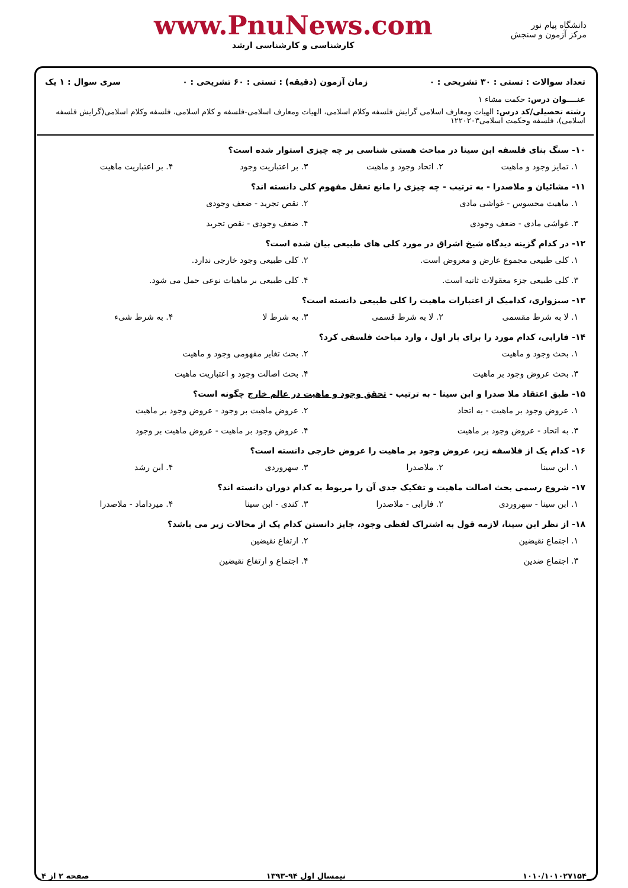دانشگاه پیام نور
مرکز آزمون و سنجش
www.PnuNews.com
کارشناسی و کارشناسی ارشد
تعداد سوالات : تستی : ۳۰ تشریحی : ۰ زمان آزمون (دقیقه) : تستی : ۶۰ تشریحی : ۰ سری سوال : ۱ یک
عنــــوان درس: حکمت مشاء ۱
رشته تحصیلی/کد درس: الهیات ومعارف اسلامی گرایش فلسفه وکلام اسلامی، الهیات ومعارف اسلامی-فلسفه و کلام اسلامی، فلسفه وکلام اسلامی(گرایش فلسفه اسلامی)، فلسفه وحکمت اسلامی۱۲۲۰۲۰۳
۱۰- سنگ بنای فلسفه ابن سینا در مباحث هستی شناسی بر چه چیزی استوار شده است؟
۱. تمایز وجود و ماهیت ۲. اتحاد وجود و ماهیت ۳. بر اعتباریت وجود ۴. بر اعتباریت ماهیت
۱۱- مشائیان و ملاصدرا - به ترتیب - چه چیزی را مانع تعقل مفهوم کلی دانسته اند؟
۱. ماهیت محسوس - غواشی مادی ۲. نقص تجرید - ضعف وجودی
۳. غواشی مادی - ضعف وجودی ۴. ضعف وجودی - نقص تجرید
۱۲- در کدام گزینه دیدگاه شیخ اشراق در مورد کلی های طبیعی بیان شده است؟
۱. کلی طبیعی مجموع عارض و معروض است. ۲. کلی طبیعی وجود خارجی ندارد.
۳. کلی طبیعی جزء معقولات ثانیه است. ۴. کلی طبیعی بر ماهیات نوعی حمل می شود.
۱۳- سبزواری، کدامیک از اعتبارات ماهیت را کلی طبیعی دانسته است؟
۱. لا به شرط مقسمی ۲. لا به شرط قسمی ۳. به شرط لا ۴. به شرط شیء
۱۴- فارابی، کدام مورد را برای بار اول ، وارد مباحث فلسفی کرد؟
۱. بحث وجود و ماهیت ۲. بحث تغایر مفهومی وجود و ماهیت
۳. بحث عروض وجود بر ماهیت ۴. بحث اصالت وجود و اعتباریت ماهیت
۱۵- طبق اعتقاد ملا صدرا و ابن سینا - به ترتیب - تحقق وجود و ماهیت در عالم خارج چگونه است؟
۱. عروض وجود بر ماهیت - به اتحاد ۲. عروض ماهیت بر وجود - عروض وجود بر ماهیت
۳. به اتحاد - عروض وجود بر ماهیت ۴. عروض وجود بر ماهیت - عروض ماهیت بر وجود
۱۶- کدام یک از فلاسفه زیر، عروض وجود بر ماهیت را عروض خارجی دانسته است؟
۱. ابن سینا ۲. ملاصدرا ۳. سهروردی ۴. ابن رشد
۱۷- شروع رسمی بحث اصالت ماهیت و تفکیک جدی آن را مربوط به کدام دوران دانسته اند؟
۱. ابن سینا - سهروردی ۲. فارابی - ملاصدرا ۳. کندی - ابن سینا ۴. میرداماد - ملاصدرا
۱۸- از نظر ابن سینا، لازمه قول به اشتراک لفظی وجود، جایز دانستن کدام یک از محالات زیر می باشد؟
۱. اجتماع نقیضین ۲. ارتفاع نقیضین
۳. اجتماع ضدین ۴. اجتماع و ارتفاع نقیضین
۱۰۱۰/۱۰۱۰۲۷۱۵۴ نیمسال اول ۹۴-۱۳۹۳ صفحه ۲ از ۴